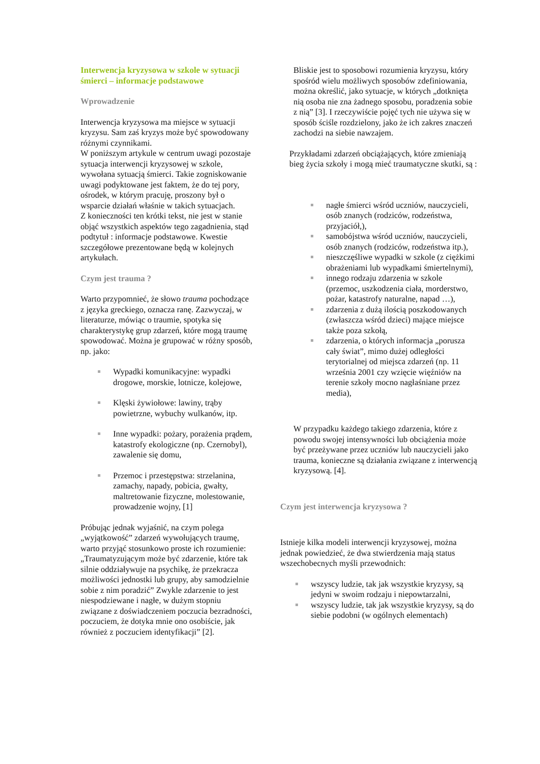Interwencja kryzysowa w szkole w sytuacji śmierci – informacje podstawowe
Wprowadzenie
Interwencja kryzysowa ma miejsce w sytuacji kryzysu. Sam zaś kryzys może być spowodowany różnymi czynnikami.
W poniższym artykule w centrum uwagi pozostaje sytuacja interwencji kryzysowej w szkole, wywołana sytuacją śmierci. Takie zogniskowanie uwagi podyktowane jest faktem, że do tej pory, ośrodek, w którym pracuję, proszony był o wsparcie działań właśnie w takich sytuacjach.
Z konieczności ten krótki tekst, nie jest w stanie objąć wszystkich aspektów tego zagadnienia, stąd podtytuł : informacje podstawowe. Kwestie szczegółowe prezentowane będą w kolejnych artykułach.
Czym jest trauma ?
Warto przypomnieć, że słowo trauma pochodzące z języka greckiego, oznacza ranę. Zazwyczaj, w literaturze, mówiąc o traumie, spotyka się charakterystykę grup zdarzeń, które mogą traumę spowodować. Można je grupować w różny sposób, np. jako:
Wypadki komunikacyjne: wypadki drogowe, morskie, lotnicze, kolejowe,
Klęski żywiołowe: lawiny, trąby powietrzne, wybuchy wulkanów, itp.
Inne wypadki: pożary, porażenia prądem, katastrofy ekologiczne (np. Czernobyl), zawalenie się domu,
Przemoc i przestępstwa: strzelanina, zamachy, napady, pobicia, gwałty, maltretowanie fizyczne, molestowanie, prowadzenie wojny, [1]
Próbując jednak wyjaśnić, na czym polega „wyjątkowość” zdarzeń wywołujących traumę, warto przyjąć stosunkowo proste ich rozumienie:
„Traumatyzującym może być zdarzenie, które tak silnie oddziaływuje na psychikę, że przekracza możliwości jednostki lub grupy, aby samodzielnie sobie z nim poradzić” Zwykle zdarzenie to jest niespodziewane i nagłe, w dużym stopniu związane z doświadczeniem poczucia bezradności, poczuciem, że dotyka mnie ono osobiście, jak również z poczuciem identyfikacji” [2].
Bliskie jest to sposobowi rozumienia kryzysu, który spośród wielu możliwych sposobów zdefiniowania, można określić, jako sytuacje, w których „dotknięta nią osoba nie zna żadnego sposobu, poradzenia sobie z nią” [3]. I rzeczywiście pojęć tych nie używa się w sposób ściśle rozdzielony, jako że ich zakres znaczeń zachodzi na siebie nawzajem.
Przykładami zdarzeń obciążających, które zmieniają bieg życia szkoły i mogą mieć traumatyczne skutki, są :
nagłe śmierci wśród uczniów, nauczycieli, osób znanych (rodziców, rodzeństwa, przyjaciół,),
samobójstwa wśród uczniów, nauczycieli, osób znanych (rodziców, rodzeństwa itp.),
nieszczęśliwe wypadki w szkole (z ciężkimi obrażeniami lub wypadkami śmiertelnymi),
innego rodzaju zdarzenia w szkole (przemoc, uszkodzenia ciała, morderstwo, pożar, katastrofy naturalne, napad …),
zdarzenia z dużą ilością poszkodowanych (zwłaszcza wśród dzieci) mające miejsce także poza szkołą,
zdarzenia, o których informacja „porusza cały świat”, mimo dużej odległości terytorialnej od miejsca zdarzeń (np. 11 września 2001 czy wzięcie więźniów na terenie szkoły mocno nagłaśniane przez media),
W przypadku każdego takiego zdarzenia, które z powodu swojej intensywności lub obciążenia może być przeżywane przez uczniów lub nauczycieli jako trauma, konieczne są działania związane z interwencją kryzysową. [4].
Czym jest interwencja kryzysowa ?
Istnieje kilka modeli interwencji kryzysowej, można jednak powiedzieć, że dwa stwierdzenia mają status wszechobecnych myśli przewodnich:
wszyscy ludzie, tak jak wszystkie kryzysy, są jedyni w swoim rodzaju i niepowtarzalni,
wszyscy ludzie, tak jak wszystkie kryzysy, są do siebie podobni (w ogólnych elementach)